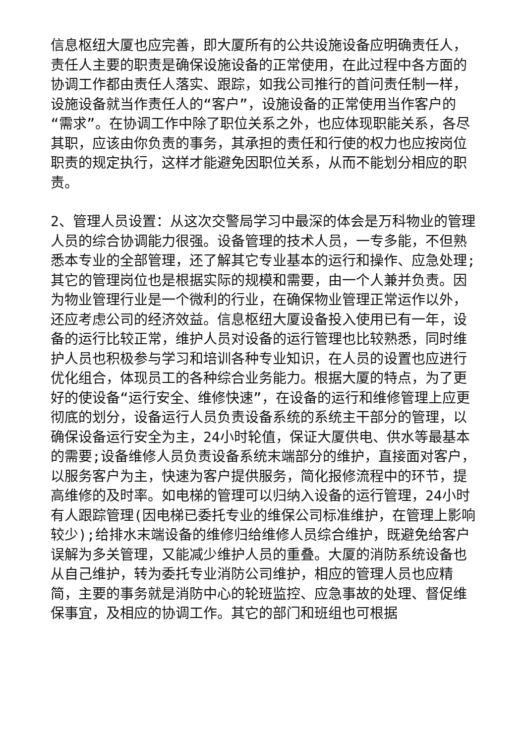信息枢纽大厦也应完善，即大厦所有的公共设施设备应明确责任人，责任人主要的职责是确保设施设备的正常使用，在此过程中各方面的协调工作都由责任人落实、跟踪，如我公司推行的首问责任制一样，设施设备就当作责任人的“客户”，设施设备的正常使用当作客户的“需求”。在协调工作中除了职位关系之外，也应体现职能关系，各尽其职，应该由你负责的事务，其承担的责任和行使的权力也应按岗位职责的规定执行，这样才能避免因职位关系，从而不能划分相应的职责。
2、管理人员设置：从这次交警局学习中最深的体会是万科物业的管理人员的综合协调能力很强。设备管理的技术人员，一专多能，不但熟悉本专业的全部管理，还了解其它专业基本的运行和操作、应急处理;其它的管理岗位也是根据实际的规模和需要，由一个人兼并负责。因为物业管理行业是一个微利的行业，在确保物业管理正常运作以外，还应考虑公司的经济效益。信息枢纽大厦设备投入使用已有一年，设备的运行比较正常，维护人员对设备的运行管理也比较熟悉，同时维护人员也积极参与学习和培训各种专业知识，在人员的设置也应进行优化组合，体现员工的各种综合业务能力。根据大厦的特点，为了更好的使设备“运行安全、维修快速”，在设备的运行和维修管理上应更彻底的划分，设备运行人员负责设备系统的系统主干部分的管理，以确保设备运行安全为主，24小时轮值，保证大厦供电、供水等最基本的需要;设备维修人员负责设备系统末端部分的维护，直接面对客户，以服务客户为主，快速为客户提供服务，简化报修流程中的环节，提高维修的及时率。如电梯的管理可以归纳入设备的运行管理，24小时有人跟踪管理(因电梯已委托专业的维保公司标准维护，在管理上影响较少);给排水末端设备的维修归给维修人员综合维护，既避免给客户误解为多关管理，又能减少维护人员的重叠。大厦的消防系统设备也从自己维护，转为委托专业消防公司维护，相应的管理人员也应精简，主要的事务就是消防中心的轮班监控、应急事故的处理、督促维保事宜，及相应的协调工作。其它的部门和班组也可根据